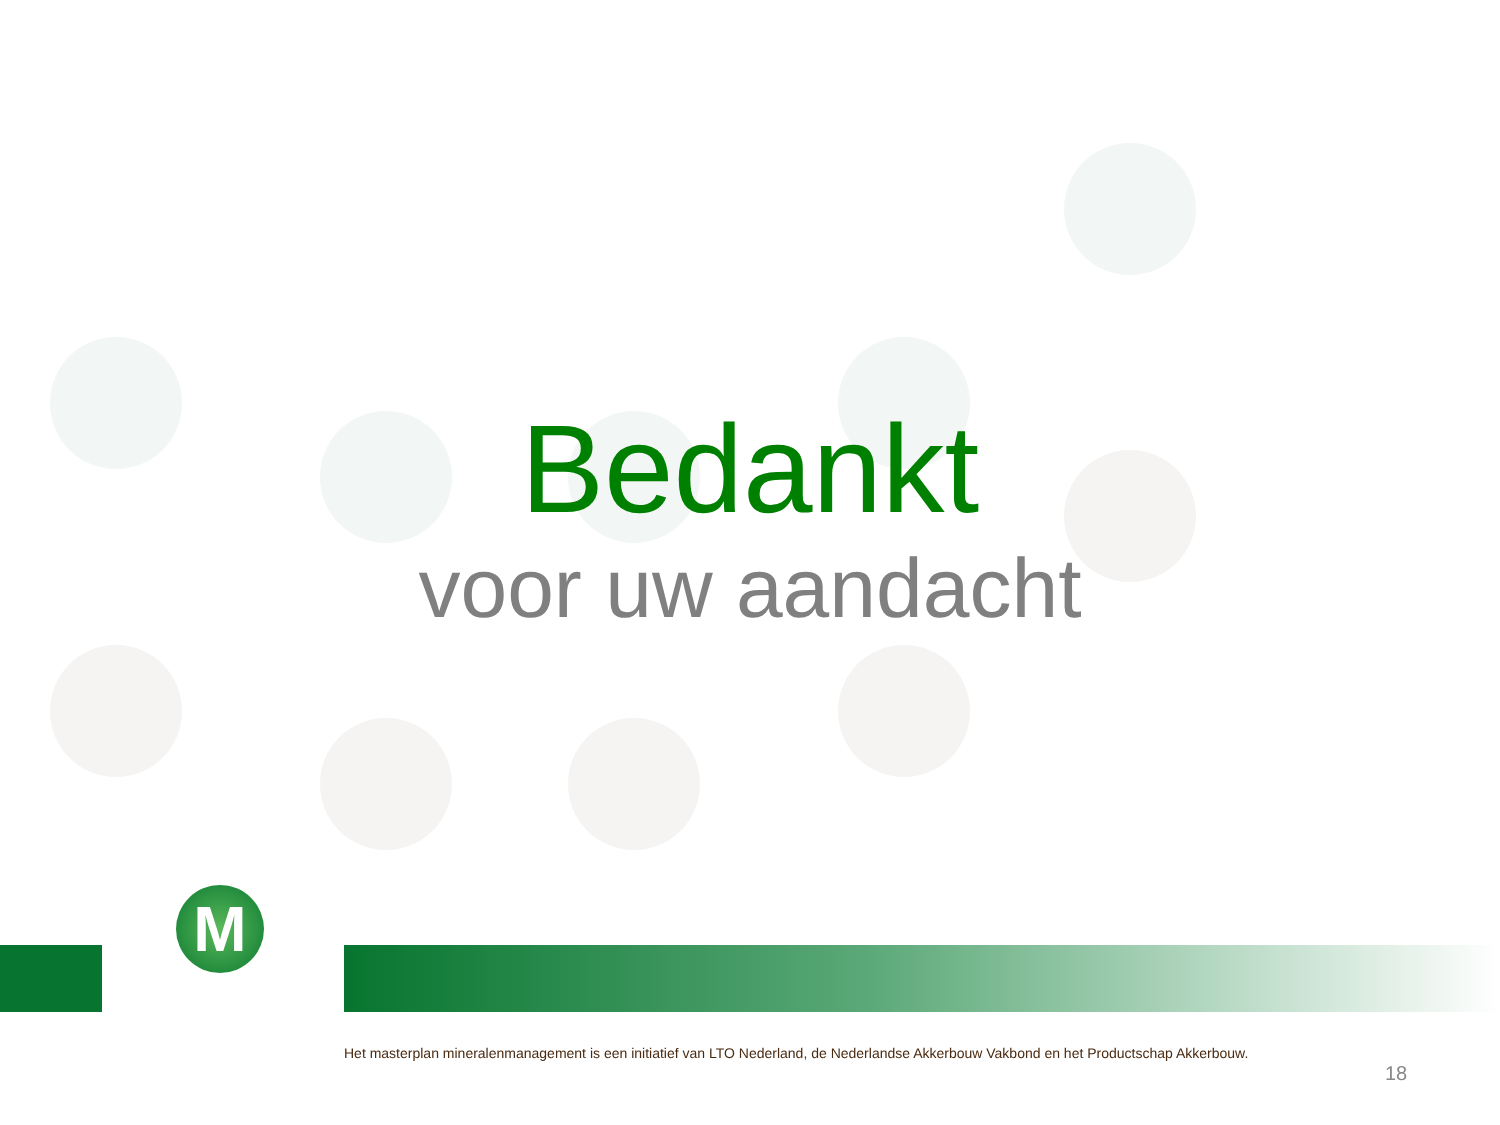Bedankt
voor uw aandacht
M
Het masterplan mineralenmanagement is een initiatief van LTO Nederland, de Nederlandse Akkerbouw Vakbond en het Productschap Akkerbouw.
18